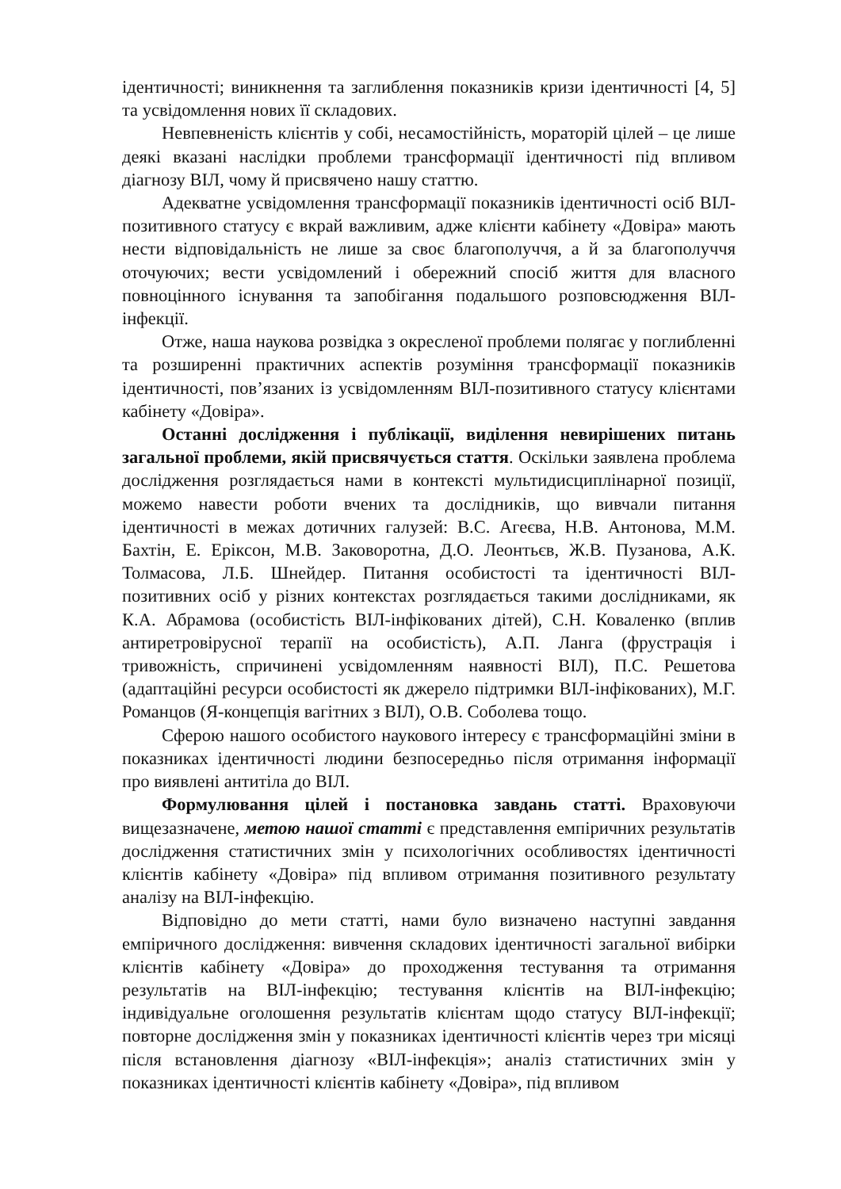ідентичності; виникнення та заглиблення показників кризи ідентичності [4, 5] та усвідомлення нових її складових.
Невпевненість клієнтів у собі, несамостійність, мораторій цілей – це лише деякі вказані наслідки проблеми трансформації ідентичності під впливом діагнозу ВІЛ, чому й присвячено нашу статтю.
Адекватне усвідомлення трансформації показників ідентичності осіб ВІЛ-позитивного статусу є вкрай важливим, адже клієнти кабінету «Довіра» мають нести відповідальність не лише за своє благополуччя, а й за благополуччя оточуючих; вести усвідомлений і обережний спосіб життя для власного повноцінного існування та запобігання подальшого розповсюдження ВІЛ-інфекції.
Отже, наша наукова розвідка з окресленої проблеми полягає у поглибленні та розширенні практичних аспектів розуміння трансформації показників ідентичності, пов’язаних із усвідомленням ВІЛ-позитивного статусу клієнтами кабінету «Довіра».
Останні дослідження і публікації, виділення невирішених питань загальної проблеми, якій присвячується стаття. Оскільки заявлена проблема дослідження розглядається нами в контексті мультидисциплінарної позиції, можемо навести роботи вчених та дослідників, що вивчали питання ідентичності в межах дотичних галузей: В.С. Агеєва, Н.В. Антонова, М.М. Бахтін, Е. Еріксон, М.В. Заковоротна, Д.О. Леонтьєв, Ж.В. Пузанова, А.К. Толмасова, Л.Б. Шнейдер. Питання особистості та ідентичності ВІЛ-позитивних осіб у різних контекстах розглядається такими дослідниками, як К.А. Абрамова (особистість ВІЛ-інфікованих дітей), С.Н. Коваленко (вплив антиретровірусної терапії на особистість), А.П. Ланга (фрустрація і тривожність, спричинені усвідомленням наявності ВІЛ), П.С. Решетова (адаптаційні ресурси особистості як джерело підтримки ВІЛ-інфікованих), М.Г. Романцов (Я-концепція вагітних з ВІЛ), О.В. Соболева тощо.
Сферою нашого особистого наукового інтересу є трансформаційні зміни в показниках ідентичності людини безпосередньо після отримання інформації про виявлені антитіла до ВІЛ.
Формулювання цілей і постановка завдань статті. Враховуючи вищезазначене, метою нашої статті є представлення емпіричних результатів дослідження статистичних змін у психологічних особливостях ідентичності клієнтів кабінету «Довіра» під впливом отримання позитивного результату аналізу на ВІЛ-інфекцію.
Відповідно до мети статті, нами було визначено наступні завдання емпіричного дослідження: вивчення складових ідентичності загальної вибірки клієнтів кабінету «Довіра» до проходження тестування та отримання результатів на ВІЛ-інфекцію; тестування клієнтів на ВІЛ-інфекцію; індивідуальне оголошення результатів клієнтам щодо статусу ВІЛ-інфекції; повторне дослідження змін у показниках ідентичності клієнтів через три місяці після встановлення діагнозу «ВІЛ-інфекція»; аналіз статистичних змін у показниках ідентичності клієнтів кабінету «Довіра», під впливом